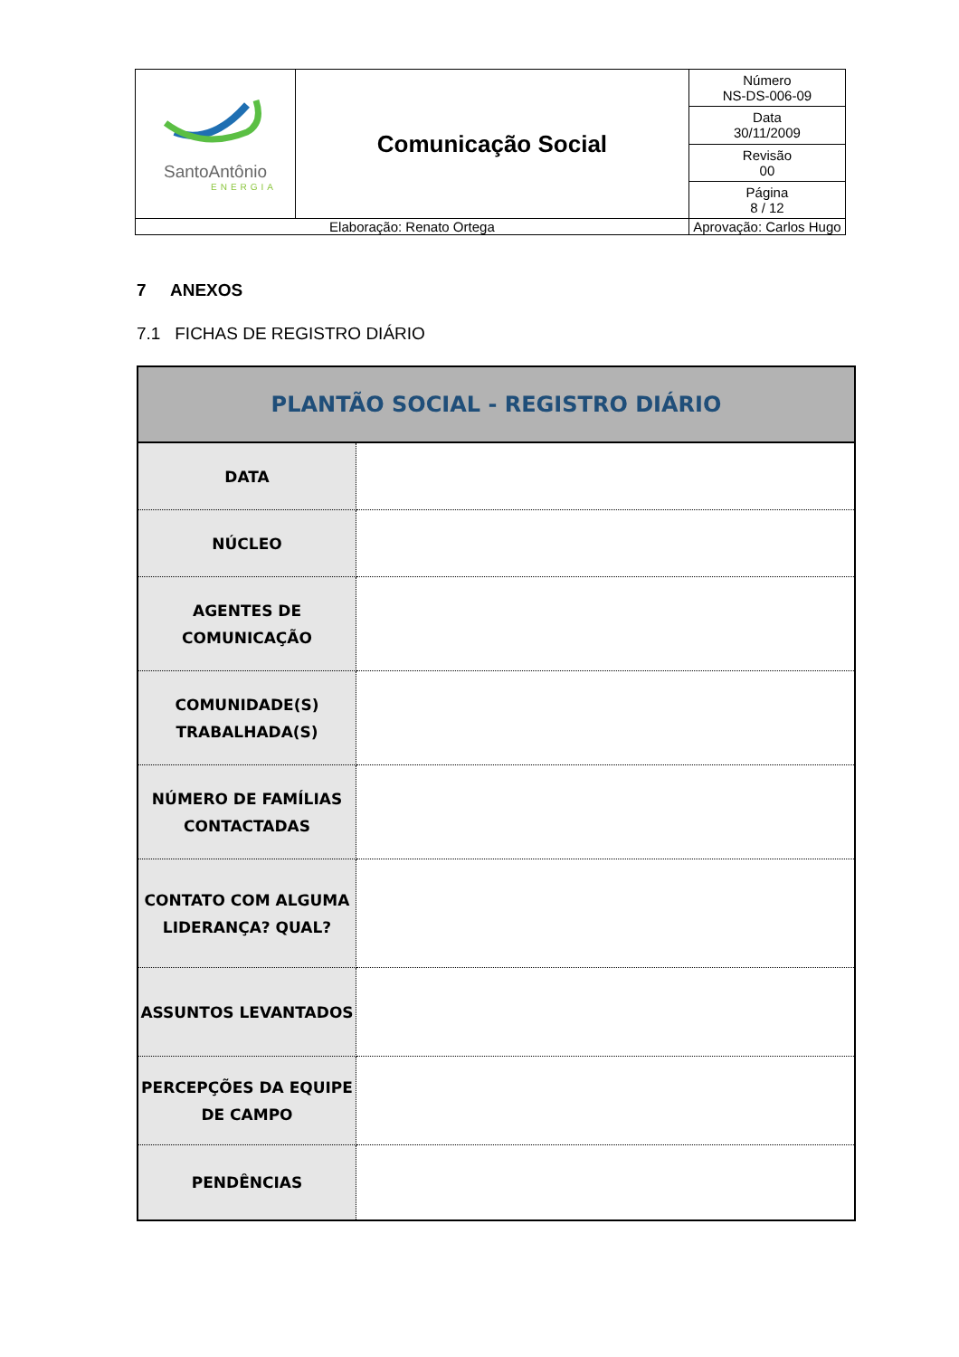| SantoAntônio ENERGIA | Comunicação Social | | Número NS-DS-006-09 |
| | | | Data 30/11/2009 |
| | | | Revisão 00 |
| | | | Página 8 / 12 |
| Elaboração: Renato Ortega | | Aprovação: Carlos Hugo | |
7 ANEXOS
7.1 FICHAS DE REGISTRO DIÁRIO
| PLANTÃO SOCIAL - REGISTRO DIÁRIO | |
| DATA | |
| NÚCLEO | |
| AGENTES DE COMUNICAÇÃO | |
| COMUNIDADE(S) TRABALHADA(S) | |
| NÚMERO DE FAMÍLIAS CONTACTADAS | |
| CONTATO COM ALGUMA LIDERANÇA? QUAL? | |
| ASSUNTOS LEVANTADOS | |
| PERCEPÇÕES DA EQUIPE DE CAMPO | |
| PENDÊNCIAS | |